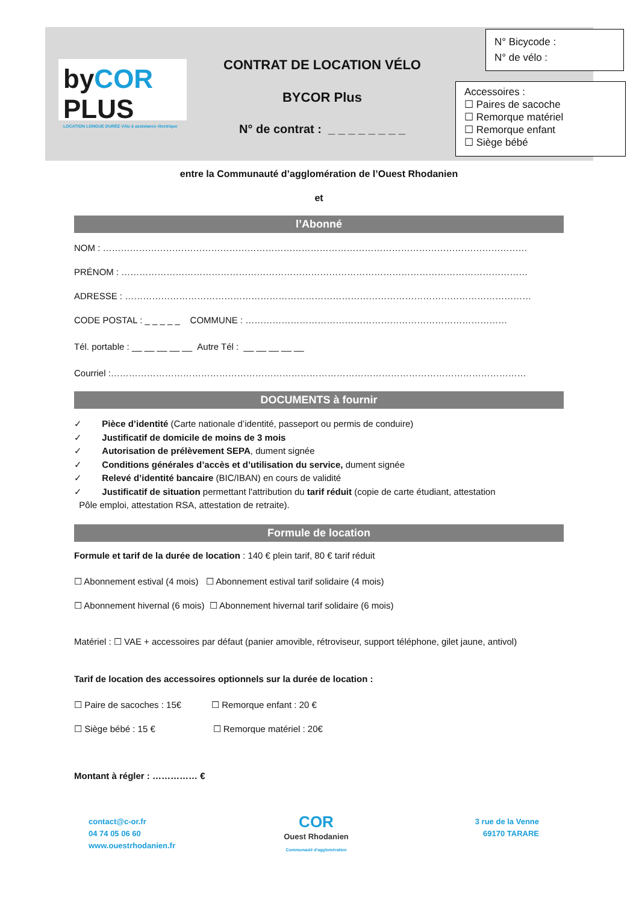byCOR PLUS
LOCATION LONGUE DURÉE Vélo à assistance électrique
CONTRAT DE LOCATION VÉLO
BYCOR Plus
N° de contrat : _ _ _ _ _ _ _ _
N° Bicycode :
N° de vélo :
Accessoires :
☐ Paires de sacoche
☐ Remorque matériel
☐ Remorque enfant
☐ Siège bébé
entre la Communauté d’agglomération de l’Ouest Rhodanien
et
l’Abonné
NOM : ……………………………………………………………………………………………………………………………
PRÉNOM : ………………………………………………………………………………………………………………………
ADRESSE : ………………………………………………………………………………………………………………………
CODE POSTAL : _ _ _ _ _ COMMUNE : ……………………………………………………………………………
Tél. portable : __ __ __ __ __ Autre Tél : __ __ __ __ __
Courriel :…………………………………………………………………………………………………………………………
DOCUMENTS à fournir
✓ Pièce d’identité (Carte nationale d’identité, passeport ou permis de conduire)
✓ Justificatif de domicile de moins de 3 mois
✓ Autorisation de prélèvement SEPA, dument signée
✓ Conditions générales d’accès et d’utilisation du service, dument signée
✓ Relevé d’identité bancaire (BIC/IBAN) en cours de validité
✓ Justificatif de situation permettant l'attribution du tarif réduit (copie de carte étudiant, attestation
Pôle emploi, attestation RSA, attestation de retraite).
Formule de location
Formule et tarif de la durée de location : 140 € plein tarif, 80 € tarif réduit
☐ Abonnement estival (4 mois) ☐ Abonnement estival tarif solidaire (4 mois)
☐ Abonnement hivernal (6 mois) ☐ Abonnement hivernal tarif solidaire (6 mois)
Matériel : ☐ VAE + accessoires par défaut (panier amovible, rétroviseur, support téléphone, gilet jaune, antivol)
Tarif de location des accessoires optionnels sur la durée de location :
☐ Paire de sacoches : 15€ ☐ Remorque enfant : 20 €
☐ Siège bébé : 15 € ☐ Remorque matériel : 20€
Montant à régler : …………… €
contact@c-or.fr
04 74 05 06 60
www.ouestrhodanien.fr
COR
Ouest Rhodanien
Communauté d'agglomération
3 rue de la Venne
69170 TARARE